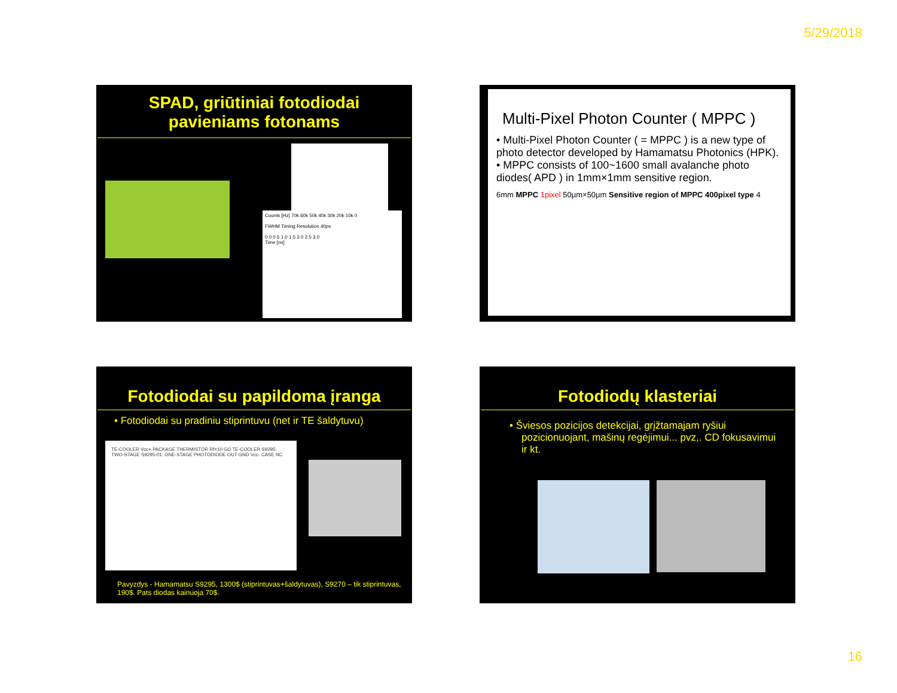5/29/2018
SPAD, griūtiniai fotodiodai
pavieniams fotonams
Counts [Hz] 70k 60k 50k 40k 30k 20k 10k 0
FWHM Timing Resolution 40ps
0.0 0.5 1.0 1.5 2.0 2.5 3.0
Time [ns]
Multi-Pixel Photon Counter ( MPPC )
• Multi-Pixel Photon Counter ( = MPPC ) is a new type of photo detector developed by Hamamatsu Photonics (HPK).
• MPPC consists of 100~1600 small avalanche photo diodes( APD ) in 1mm×1mm sensitive region.
6mm MPPC 1pixel 50μm×50μm Sensitive region of MPPC 400pixel type 4
Fotodiodai su papildoma įranga
• Fotodiodai su pradiniu stiprintuvu (net ir TE šaldytuvu)
TE-COOLER Vcc+ PACKAGE THERMISTOR Rf=10 GΩ TE-COOLER S9295: TWO-STAGE S9295-01: ONE-STAGE PHOTODIODE OUT GND Vcc- CASE NC
Pavyzdys - Hamamatsu S9295, 1300$ (stiprintuvas+šaldytuvas), S9270 – tik stiprintuvas, 190$. Pats diodas kainuoja 70$.
Fotodiodų klasteriai
• Šviesos pozicijos detekcijai, grįžtamajam ryšiui pozicionuojant, mašinų regėjimui... pvz,. CD fokusavimui ir kt.
16